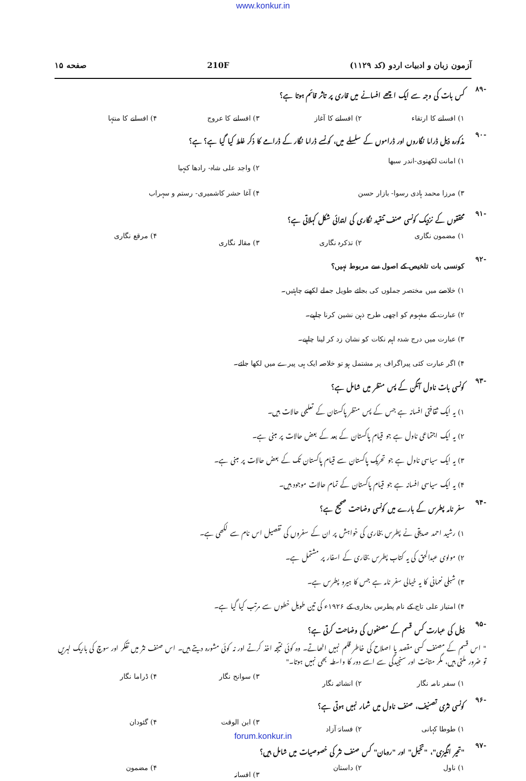www.konkur.in
آزمون زبان و ادبیات اردو (کد ۱۱۲۹) 210F صفحه ۱۵
-۸۹ کس بات کی وجہ سے ایک اچھے افسانے میں قاری پر تاثر قائم ہوتا ہے؟
۱) افسانے کا ارتقاء ۲) افسانے کا آغاز ۳) افسانے کا عروج ۴) افسانے کا منتہا
-۹۰ مذکورہ ذیل ڈراما نگاروں اور ڈراموں کے سلسلے میں، کونسے ڈراما نگار کے ڈرامے کا ذکر غلط کیا گیا ہے؟ ہے؟
۱) امانت لکھنوی-اندر سبھا ۲) واجد علی شاہ- رادھا کنہیا ۳) مرزا محمد ہادی رسوا- بازار حسن ۴) آغا حشر کاشمیری- رستم و سہراب
-۹۱ محققوں کے نزدیک کونسی صنف تنقید نگاری کی ابتدائی شکل کہلاتی ہے؟
۱) مضمون نگاری ۲) تذکرہ نگاری ۳) مقالہ نگاری ۴) مرقع نگاری
-۹۲ کونسی بات تلخیص کے اصول سے مربوط نہیں؟
۱) خلاصے میں مختصر جملوں کی بجائے طویل جملے لکھنے چاہئیں۔
۲) عبارت کے مفہوم کو اچھی طرح ذہن نشین کرنا چاہیے۔
۳) عبارت میں درج شدہ اہم نکات کو نشان زد کر لینا چاہیے۔
۴) اگر عبارت کئی پیراگراف پر مشتمل ہو تو خلاصہ ایک ہی پیرے میں لکھا جائے۔
-۹۳ کونسی بات ناول آنگن کے پس منظر میں شامل ہے؟
۱) یہ ایک ثقافتی افسانہ ہے جس کے پس منظر پاکستان کے تعلیمی حالات ہیں۔
۲) یہ ایک اجتماعی ناول ہے جو قیام پاکستان کے بعد کے بعض حالات پر مبنی ہے۔
۳) یہ ایک سیاسی ناول ہے جو تحریک پاکستان سے قیام پاکستان تک کے بعض حالات پر مبنی ہے۔
۴) یہ ایک سیاسی افسانہ ہے جو قیام پاکستان کے تمام حالات موجود ہیں۔
-۹۴ سفر نامہ پطرس کے بارے میں کونسی وضاحت صحیح ہے؟
۱) رشید احمد صدیقی نے پطرس بخاری کی خواہش پر ان کے سفروں کی تفصیل اس نام سے لکھی ہے۔
۲) مولوی عبدالحق کی یہ کتاب پطرس بخاری کے اسفار پر مشتمل ہے۔
۳) شبلی نعمانی کا یہ خیالی سفر نامہ ہے جس کا ہیرو پطرس ہے۔
۴) امتیاز علی تاج کے نام پطرس بخاری کے ۱۹۲۶ء کی تین طویل خطوں سے مرتب کیا گیا ہے۔
-۹۵ ذیل کی عبارت کس قسم کے مصنفوں کی وضاحت کرتی ہے؟
" اس قسم کے مصنف کسی مقصد یا اصلاح کی خاطر قلم نہیں اٹھاتے۔ وہ کوئی نتیجہ اخذ کرتے اور نہ کوئی مشورہ دیتے ہیں۔ اس صنف نثر میں تفکر اور سوچ کی باریک لہریں تو ضرور ملتی ہیں، مگر متانت اور سنجیدگی سے اسے دور کا واسطہ بھی نہیں ہوتا۔"
۱) سفر نامہ نگار ۲) انشائیہ نگار ۳) سوانح نگار ۴) ڈراما نگار
-۹۶ کونسی نثری تصنیف، صنف ناول میں شمار نہیں ہوتی ہے؟
۱) طوطا کہانی ۲) فسانۂ آزاد ۳) ابن الوقت ۴) گئودان
-۹۷ "تحیر انگیزی"، "تخیل" اور "رومان" کس صنف نثر کی خصوصیات میں شامل ہیں؟
۱) ناول ۲) داستان ۳) افسانہ ۴) مضمون
forum.konkur.in